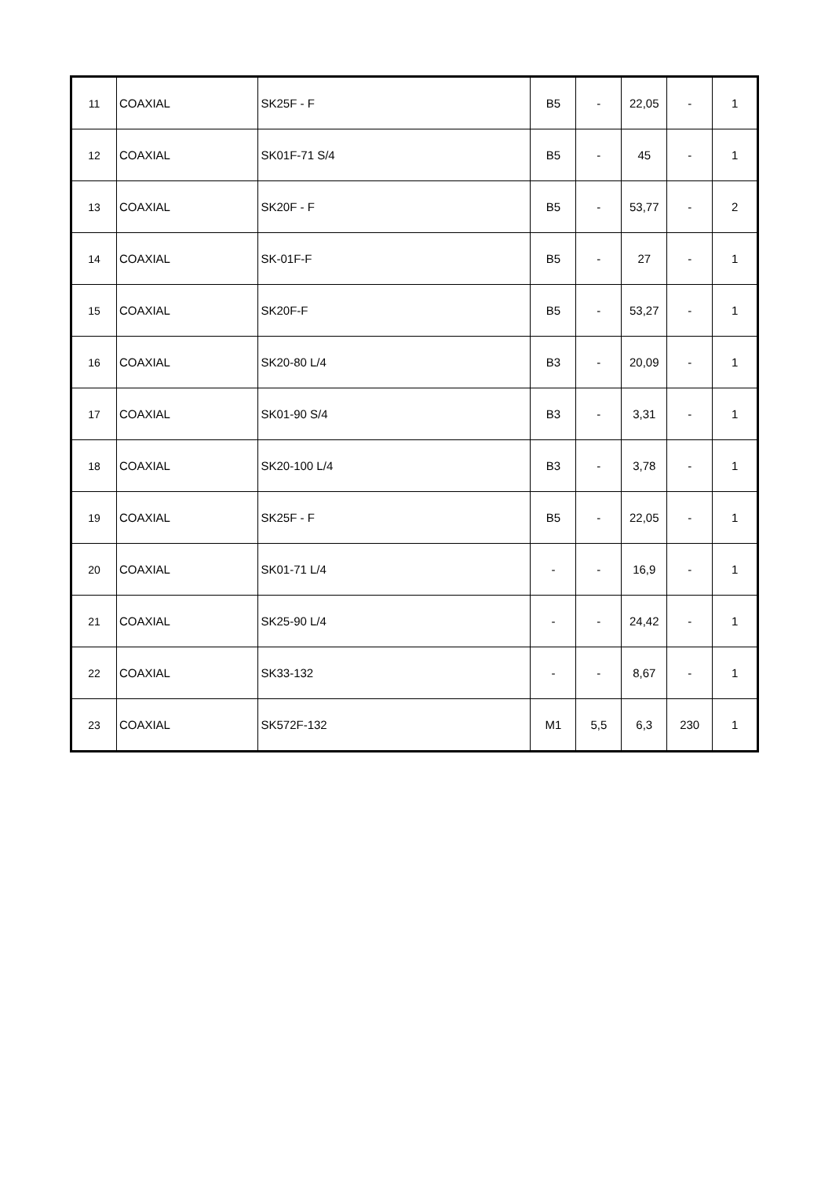| 11 | COAXIAL | SK25F - F | B5 | - | 22,05 | - | 1 |
| 12 | COAXIAL | SK01F-71 S/4 | B5 | - | 45 | - | 1 |
| 13 | COAXIAL | SK20F - F | B5 | - | 53,77 | - | 2 |
| 14 | COAXIAL | SK-01F-F | B5 | - | 27 | - | 1 |
| 15 | COAXIAL | SK20F-F | B5 | - | 53,27 | - | 1 |
| 16 | COAXIAL | SK20-80 L/4 | B3 | - | 20,09 | - | 1 |
| 17 | COAXIAL | SK01-90 S/4 | B3 | - | 3,31 | - | 1 |
| 18 | COAXIAL | SK20-100 L/4 | B3 | - | 3,78 | - | 1 |
| 19 | COAXIAL | SK25F - F | B5 | - | 22,05 | - | 1 |
| 20 | COAXIAL | SK01-71 L/4 | - | - | 16,9 | - | 1 |
| 21 | COAXIAL | SK25-90 L/4 | - | - | 24,42 | - | 1 |
| 22 | COAXIAL | SK33-132 | - | - | 8,67 | - | 1 |
| 23 | COAXIAL | SK572F-132 | M1 | 5,5 | 6,3 | 230 | 1 |